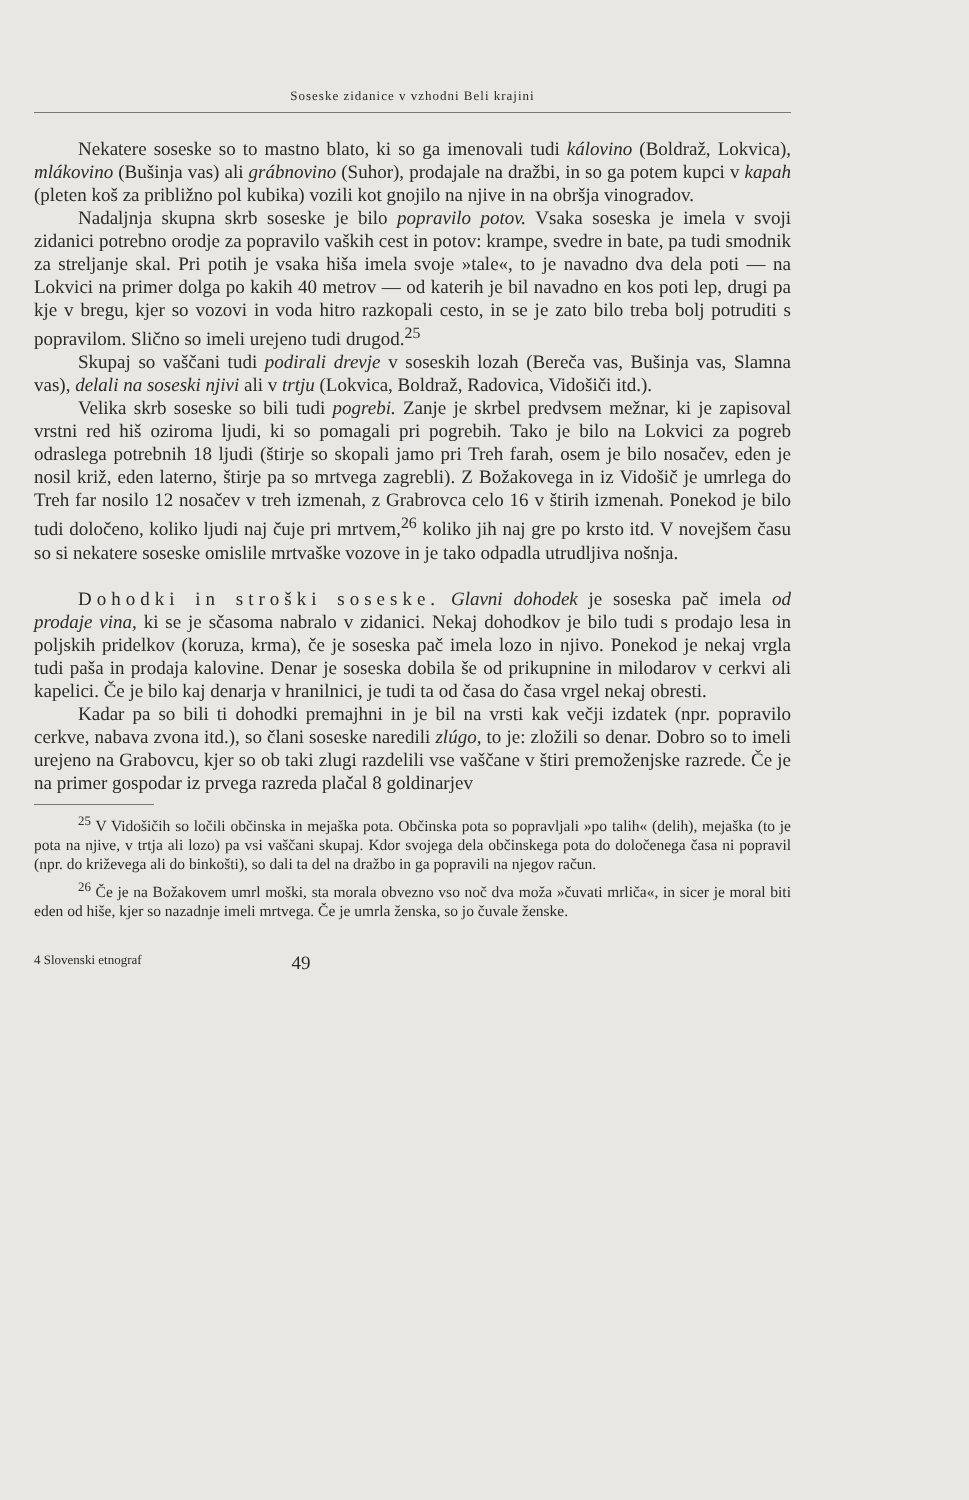Soseske zidanice v vzhodni Beli krajini
Nekatere soseske so to mastno blato, ki so ga imenovali tudi kálovino (Boldraž, Lokvica), mlákovino (Bušinja vas) ali grábnovino (Suhor), prodajale na dražbi, in so ga potem kupci v kapah (pleten koš za približno pol kubika) vozili kot gnojilo na njive in na obršja vinogradov.
Nadaljnja skupna skrb soseske je bilo popravilo potov. Vsaka soseska je imela v svoji zidanici potrebno orodje za popravilo vaških cest in potov: krampe, svedre in bate, pa tudi smodnik za streljanje skal. Pri potih je vsaka hiša imela svoje »tale«, to je navadno dva dela poti — na Lokvici na primer dolga po kakih 40 metrov — od katerih je bil navadno en kos poti lep, drugi pa kje v bregu, kjer so vozovi in voda hitro razkopali cesto, in se je zato bilo treba bolj potruditi s popravilom. Slično so imeli urejeno tudi drugod.<sup>25</sup>
Skupaj so vaščani tudi podirali drevje v soseskih lozah (Bereča vas, Bušinja vas, Slamna vas), delali na soseski njivi ali v trtju (Lokvica, Boldraž, Radovica, Vidošiči itd.).
Velika skrb soseske so bili tudi pogrebi. Zanje je skrbel predvsem mežnar, ki je zapisoval vrstni red hiš oziroma ljudi, ki so pomagali pri pogrebih. Tako je bilo na Lokvici za pogreb odraslega potrebnih 18 ljudi (štirje so skopali jamo pri Treh farah, osem je bilo nosačev, eden je nosil križ, eden laterno, štirje pa so mrtvega zagrebli). Z Božakovega in iz Vidošič je umrlega do Treh far nosilo 12 nosačev v treh izmenah, z Grabrovca celo 16 v štirih izmenah. Ponekod je bilo tudi določeno, koliko ljudi naj čuje pri mrtvem,<sup>26</sup> koliko jih naj gre po krsto itd. V novejšem času so si nekatere soseske omislile mrtvaške vozove in je tako odpadla utrudljiva nošnja.
Dohodki in stroški soseske. Glavni dohodek je soseska pač imela od prodaje vina, ki se je sčasoma nabralo v zidanici. Nekaj dohodkov je bilo tudi s prodajo lesa in poljskih pridelkov (koruza, krma), če je soseska pač imela lozo in njivo. Ponekod je nekaj vrgla tudi paša in prodaja kalovine. Denar je soseska dobila še od prikupnine in milodarov v cerkvi ali kapelici. Če je bilo kaj denarja v hranilnici, je tudi ta od časa do časa vrgel nekaj obresti.
Kadar pa so bili ti dohodki premajhni in je bil na vrsti kak večji izdatek (npr. popravilo cerkve, nabava zvona itd.), so člani soseske naredili zlúgo, to je: zložili so denar. Dobro so to imeli urejeno na Grabovcu, kjer so ob taki zlugi razdelili vse vaščane v štiri premoženjske razrede. Če je na primer gospodar iz prvega razreda plačal 8 goldinarjev
<sup>25</sup> V Vidošičih so ločili občinska in mejaška pota. Občinska pota so popravljali »po talih« (delih), mejaška (to je pota na njive, v trtja ali lozo) pa vsi vaščani skupaj. Kdor svojega dela občinskega pota do določenega časa ni popravil (npr. do križevega ali do binkošti), so dali ta del na dražbo in ga popravili na njegov račun.
<sup>26</sup> Če je na Božakovem umrl moški, sta morala obvezno vso noč dva moža »čuvati mrliča«, in sicer je moral biti eden od hiše, kjer so nazadnje imeli mrtvega. Če je umrla ženska, so jo čuvale ženske.
4 Slovenski etnograf 49